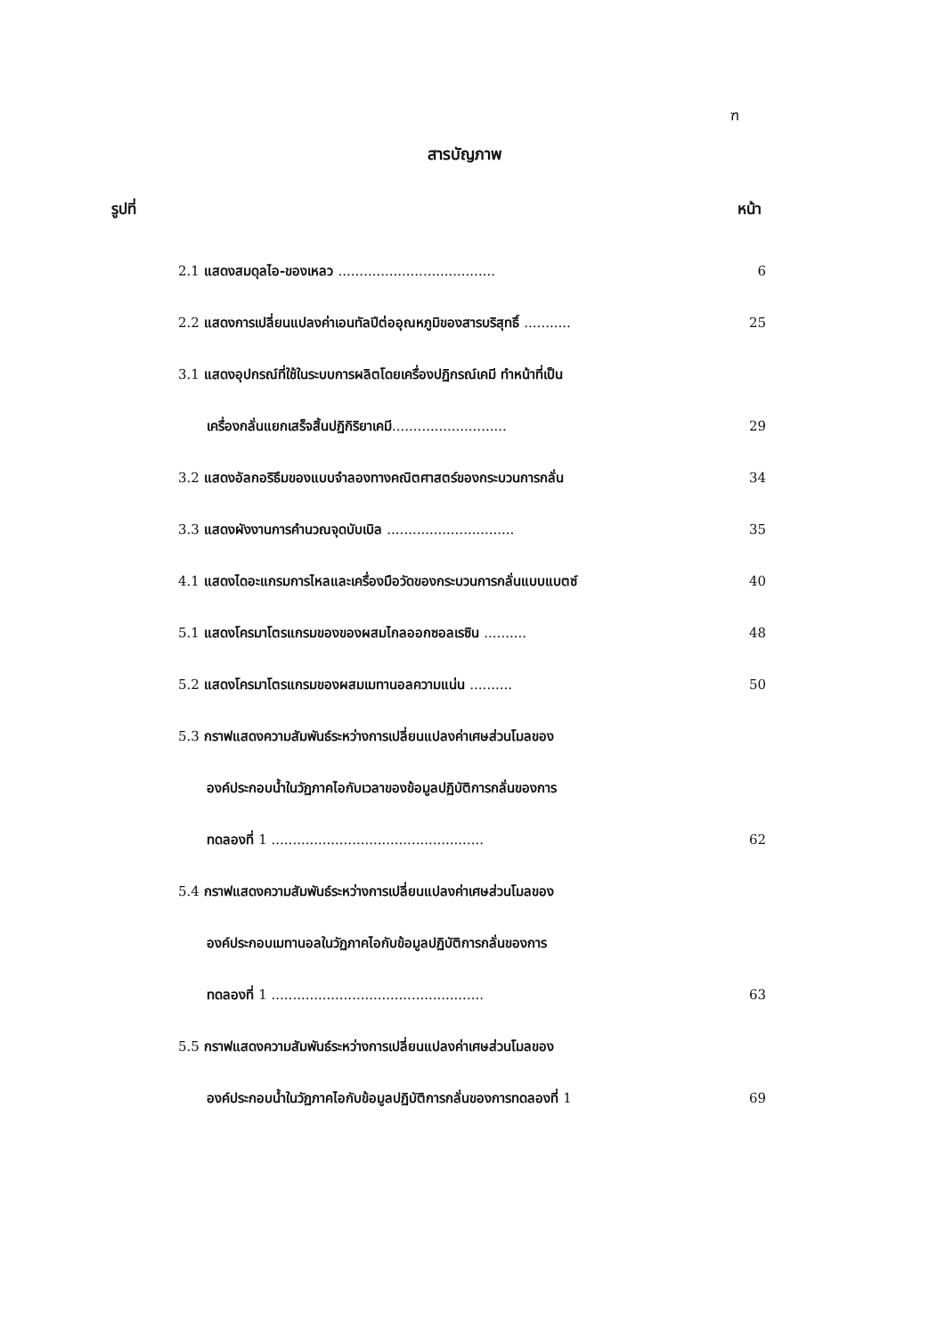ฑ
สารบัญภาพ
รูปที่ หน้า
2.1 แสดงสมดุลไอ-ของเหลว ..................................... 6
2.2 แสดงการเปลี่ยนแปลงค่าเอนทัลปีต่ออุณหภูมิของสารบริสุทธิ์ ...........
25
3.1 แสดงอุปกรณ์ที่ใช้ในระบบการผลิตโดยเครื่องปฏิกรณ์เคมี ทำหน้าที่เป็น
เครื่องกลั่นแยกเสร็จสิ้นปฏิกิริยาเคมี........................... 29
3.2 แสดงอัลกอริธึมของแบบจำลองทางคณิตศาสตร์ของกระบวนการกลั่น 34
3.3 แสดงผังงานการคำนวณจุดบับเบิล .............................. 35
4.1 แสดงไดอะแกรมการไหลและเครื่องมือวัดของกระบวนการกลั่นแบบแบตซ์ 40
5.1 แสดงโครมาโตรแกรมของของผสมไกลออกซอลเรซิน .......... 48
5.2 แสดงโครมาโตรแกรมของผสมเมทานอลความแน่น .......... 50
5.3 กราฟแสดงความสัมพันธ์ระหว่างการเปลี่ยนแปลงค่าเศษส่วนโมลของ
องค์ประกอบน้ำในวัฏภาคไอกับเวลาของข้อมูลปฏิบัติการกลั่นของการ
ทดลองที่ 1 .................................................. 62
5.4 กราฟแสดงความสัมพันธ์ระหว่างการเปลี่ยนแปลงค่าเศษส่วนโมลของ
องค์ประกอบเมทานอลในวัฏภาคไอกับข้อมูลปฏิบัติการกลั่นของการ
ทดลองที่ 1 .................................................. 63
5.5 กราฟแสดงความสัมพันธ์ระหว่างการเปลี่ยนแปลงค่าเศษส่วนโมลของ
องค์ประกอบน้ำในวัฏภาคไอกับข้อมูลปฏิบัติการกลั่นของการทดลองที่ 1 69